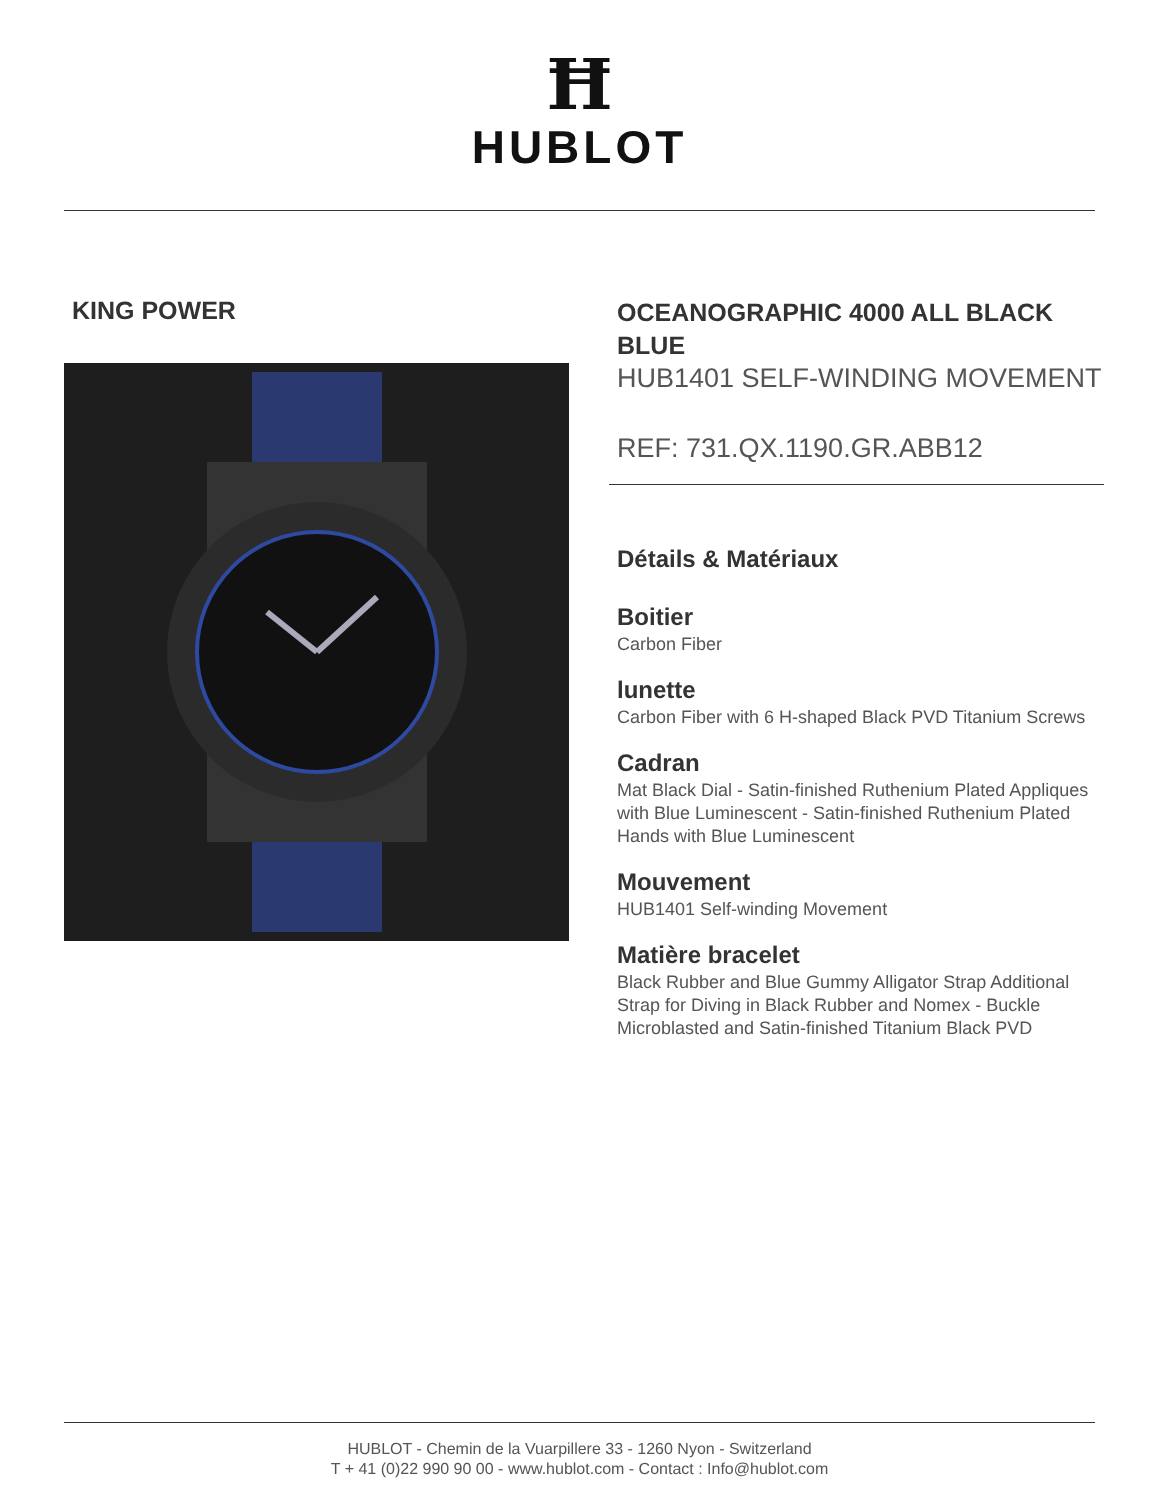Ħ
HUBLOT
KING POWER
OCEANOGRAPHIC 4000 ALL BLACK BLUE
HUB1401 SELF-WINDING MOVEMENT
REF: 731.QX.1190.GR.ABB12
Détails & Matériaux
Boitier
Carbon Fiber
lunette
Carbon Fiber with 6 H-shaped Black PVD Titanium Screws
Cadran
Mat Black Dial - Satin-finished Ruthenium Plated Appliques with Blue Luminescent - Satin-finished Ruthenium Plated Hands with Blue Luminescent
Mouvement
HUB1401 Self-winding Movement
Matière bracelet
Black Rubber and Blue Gummy Alligator Strap Additional Strap for Diving in Black Rubber and Nomex - Buckle Microblasted and Satin-finished Titanium Black PVD
HUBLOT - Chemin de la Vuarpillere 33 - 1260 Nyon - Switzerland
T + 41 (0)22 990 90 00 - www.hublot.com - Contact : Info@hublot.com